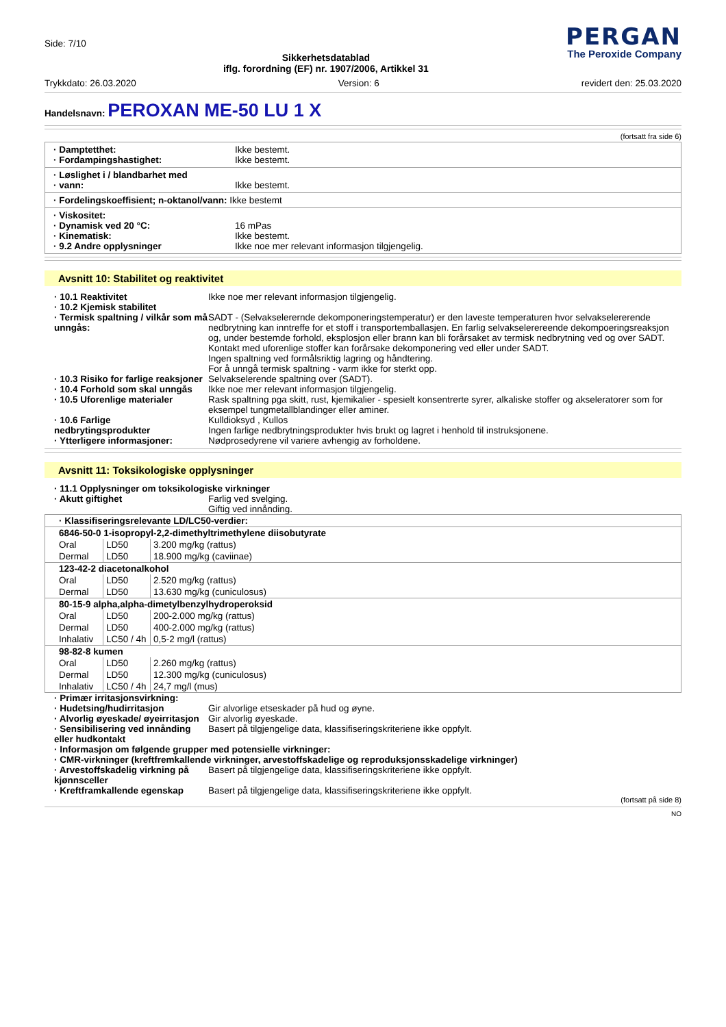Side: 7/10
Sikkerhetsdatablad
iflg. forordning (EF) nr. 1907/2006, Artikkel 31
PERGAN
The Peroxide Company
Trykkdato: 26.03.2020 Version: 6 revidert den: 25.03.2020
Handelsnavn: PEROXAN ME-50 LU 1 X
(fortsatt fra side 6)
· Damptetthet: Ikke bestemt.
· Fordampingshastighet: Ikke bestemt.
· Løslighet i / blandbarhet med
· vann: Ikke bestemt.
· Fordelingskoeffisient; n-oktanol/vann: Ikke bestemt
· Viskositet:
· Dynamisk ved 20 °C: 16 mPas
· Kinematisk: Ikke bestemt.
· 9.2 Andre opplysninger Ikke noe mer relevant informasjon tilgjengelig.
Avsnitt 10: Stabilitet og reaktivitet
· 10.1 Reaktivitet Ikke noe mer relevant informasjon tilgjengelig.
· 10.2 Kjemisk stabilitet
· Termisk spaltning / vilkår som må unngås:
SADT - (Selvakselerernde dekomponeringstemperatur) er den laveste temperaturen hvor selvakselererende nedbrytning kan inntreffe for et stoff i transportemballasjen. En farlig selvakselerereende dekompoeringsreaksjon og, under bestemde forhold, eksplosjon eller brann kan bli forårsaket av termisk nedbrytning ved og over SADT. Kontakt med uforenlige stoffer kan forårsake dekomponering ved eller under SADT.
Ingen spaltning ved formålsriktig lagring og håndtering.
For å unngå termisk spaltning - varm ikke for sterkt opp.
· 10.3 Risiko for farlige reaksjoner Selvakselerende spaltning over (SADT).
· 10.4 Forhold som skal unngås Ikke noe mer relevant informasjon tilgjengelig.
· 10.5 Uforenlige materialer Rask spaltning pga skitt, rust, kjemikalier - spesielt konsentrerte syrer, alkaliske stoffer og akseleratorer som for eksempel tungmetallblandinger eller aminer.
· 10.6 Farlige nedbrytingsprodukter
Kulldioksyd , Kullos
Ingen farlige nedbrytningsprodukter hvis brukt og lagret i henhold til instruksjonene.
· Ytterligere informasjoner: Nødprosedyrene vil variere avhengig av forholdene.
Avsnitt 11: Toksikologiske opplysninger
· 11.1 Opplysninger om toksikologiske virkninger
· Akutt giftighet Farlig ved svelging.
Giftig ved innånding.
| · Klassifiseringsrelevante LD/LC50-verdier: | | |
| 6846-50-0 1-isopropyl-2,2-dimethyltrimethylene diisobutyrate | | |
| Oral | LD50 | 3.200 mg/kg (rattus) |
| Dermal | LD50 | 18.900 mg/kg (caviinae) |
| 123-42-2 diacetonalkohol | | |
| Oral | LD50 | 2.520 mg/kg (rattus) |
| Dermal | LD50 | 13.630 mg/kg (cuniculosus) |
| 80-15-9 alpha,alpha-dimetylbenzylhydroperoksid | | |
| Oral | LD50 | 200-2.000 mg/kg (rattus) |
| Dermal | LD50 | 400-2.000 mg/kg (rattus) |
| Inhalativ | LC50 / 4h | 0,5-2 mg/l (rattus) |
| 98-82-8 kumen | | |
| Oral | LD50 | 2.260 mg/kg (rattus) |
| Dermal | LD50 | 12.300 mg/kg (cuniculosus) |
| Inhalativ | LC50 / 4h | 24,7 mg/l (mus) |
· Primær irritasjonsvirkning:
· Hudetsing/hudirritasjon Gir alvorlige etseskader på hud og øyne.
· Alvorlig øyeskade/ øyeirritasjon Gir alvorlig øyeskade.
· Sensibilisering ved innånding eller hudkontakt Basert på tilgjengelige data, klassifiseringskriteriene ikke oppfylt.
· Informasjon om følgende grupper med potensielle virkninger:
· CMR-virkninger (kreftfremkallende virkninger, arvestoffskadelige og reproduksjonsskadelige virkninger)
· Arvestoffskadelig virkning på kjønnsceller Basert på tilgjengelige data, klassifiseringskriteriene ikke oppfylt.
· Kreftframkallende egenskap Basert på tilgjengelige data, klassifiseringskriteriene ikke oppfylt.
(fortsatt på side 8)
NO